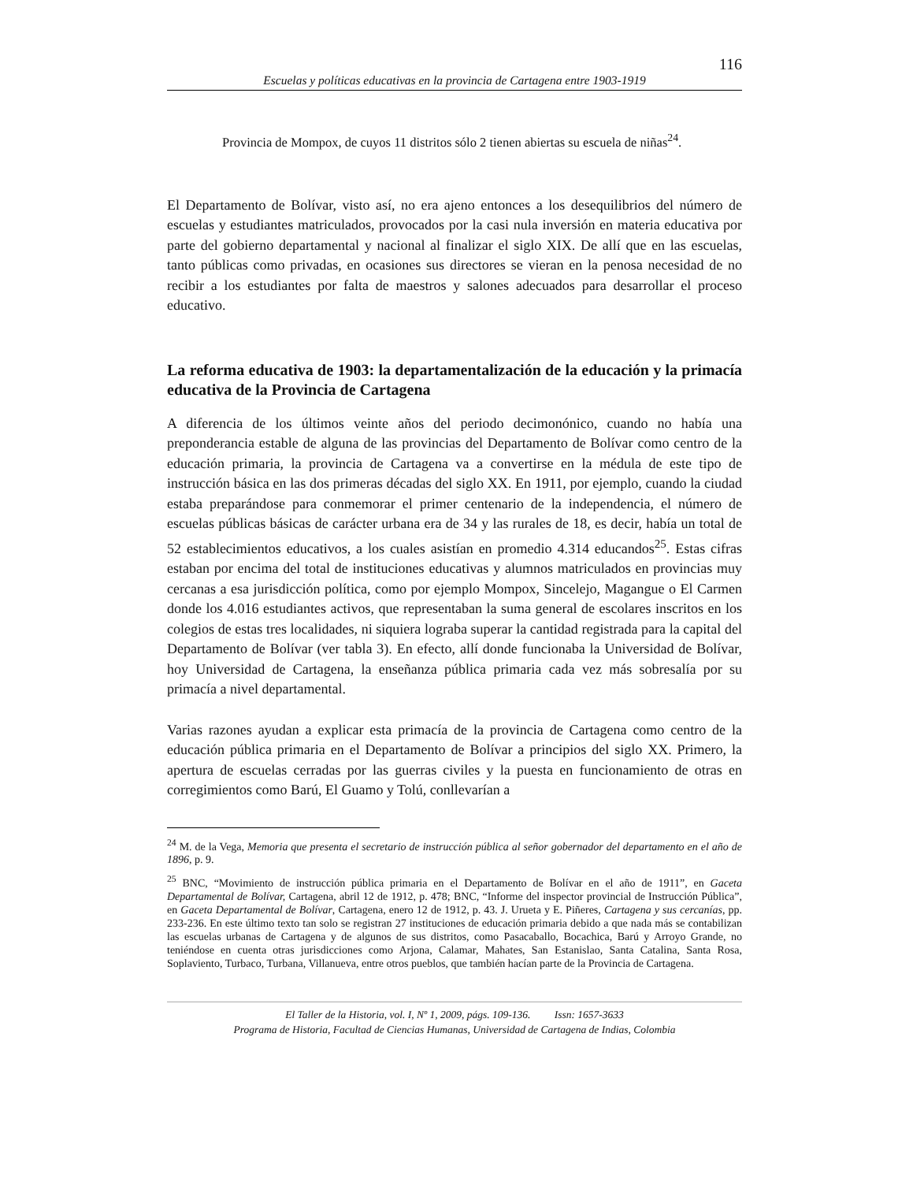116
Escuelas y políticas educativas en la provincia de Cartagena entre 1903-1919
Provincia de Mompox, de cuyos 11 distritos sólo 2 tienen abiertas su escuela de niñas<sup>24</sup>.
El Departamento de Bolívar, visto así, no era ajeno entonces a los desequilibrios del número de escuelas y estudiantes matriculados, provocados por la casi nula inversión en materia educativa por parte del gobierno departamental y nacional al finalizar el siglo XIX. De allí que en las escuelas, tanto públicas como privadas, en ocasiones sus directores se vieran en la penosa necesidad de no recibir a los estudiantes por falta de maestros y salones adecuados para desarrollar el proceso educativo.
La reforma educativa de 1903: la departamentalización de la educación y la primacía educativa de la Provincia de Cartagena
A diferencia de los últimos veinte años del periodo decimonónico, cuando no había una preponderancia estable de alguna de las provincias del Departamento de Bolívar como centro de la educación primaria, la provincia de Cartagena va a convertirse en la médula de este tipo de instrucción básica en las dos primeras décadas del siglo XX. En 1911, por ejemplo, cuando la ciudad estaba preparándose para conmemorar el primer centenario de la independencia, el número de escuelas públicas básicas de carácter urbana era de 34 y las rurales de 18, es decir, había un total de 52 establecimientos educativos, a los cuales asistían en promedio 4.314 educandos<sup>25</sup>. Estas cifras estaban por encima del total de instituciones educativas y alumnos matriculados en provincias muy cercanas a esa jurisdicción política, como por ejemplo Mompox, Sincelejo, Magangue o El Carmen donde los 4.016 estudiantes activos, que representaban la suma general de escolares inscritos en los colegios de estas tres localidades, ni siquiera lograba superar la cantidad registrada para la capital del Departamento de Bolívar (ver tabla 3). En efecto, allí donde funcionaba la Universidad de Bolívar, hoy Universidad de Cartagena, la enseñanza pública primaria cada vez más sobresalía por su primacía a nivel departamental.
Varias razones ayudan a explicar esta primacía de la provincia de Cartagena como centro de la educación pública primaria en el Departamento de Bolívar a principios del siglo XX. Primero, la apertura de escuelas cerradas por las guerras civiles y la puesta en funcionamiento de otras en corregimientos como Barú, El Guamo y Tolú, conllevarían a
<sup>24</sup> M. de la Vega, Memoria que presenta el secretario de instrucción pública al señor gobernador del departamento en el año de 1896, p. 9.
<sup>25</sup> BNC, “Movimiento de instrucción pública primaria en el Departamento de Bolívar en el año de 1911”, en Gaceta Departamental de Bolívar, Cartagena, abril 12 de 1912, p. 478; BNC, “Informe del inspector provincial de Instrucción Pública”, en Gaceta Departamental de Bolívar, Cartagena, enero 12 de 1912, p. 43. J. Urueta y E. Piñeres, Cartagena y sus cercanías, pp. 233-236. En este último texto tan solo se registran 27 instituciones de educación primaria debido a que nada más se contabilizan las escuelas urbanas de Cartagena y de algunos de sus distritos, como Pasacaballo, Bocachica, Barú y Arroyo Grande, no teniéndose en cuenta otras jurisdicciones como Arjona, Calamar, Mahates, San Estanislao, Santa Catalina, Santa Rosa, Soplaviento, Turbaco, Turbana, Villanueva, entre otros pueblos, que también hacían parte de la Provincia de Cartagena.
El Taller de la Historia, vol. I, Nº 1, 2009, págs. 109-136. Issn: 1657-3633
Programa de Historia, Facultad de Ciencias Humanas, Universidad de Cartagena de Indias, Colombia